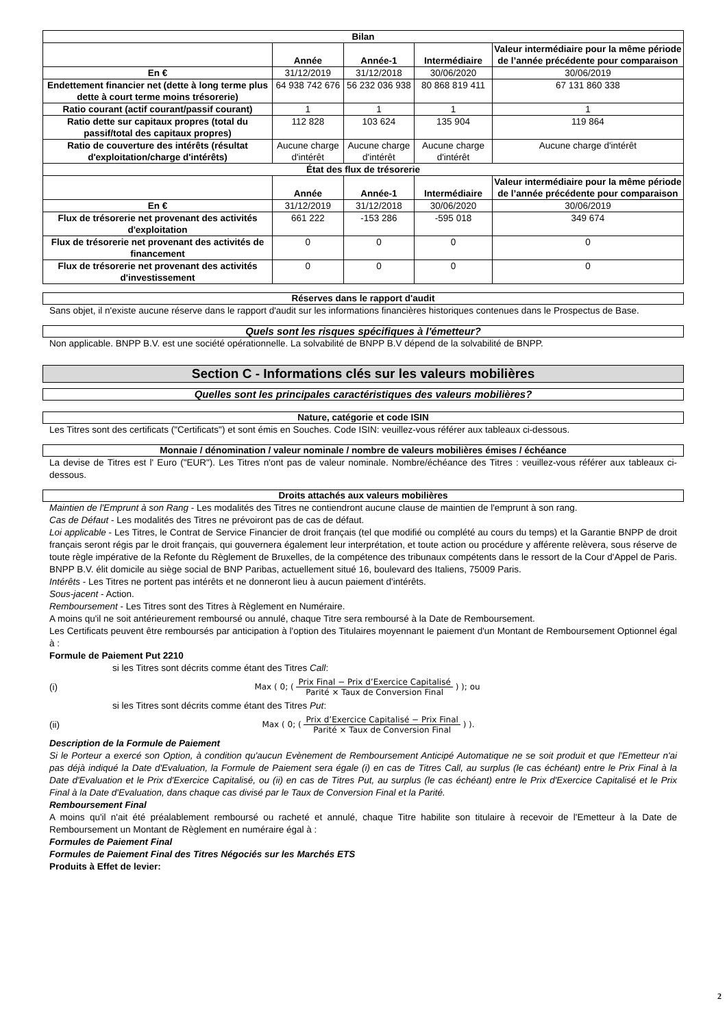| Bilan | | | | |
| --- | --- | --- | --- | --- |
| | Année | Année-1 | Intermédiaire | Valeur intermédiaire pour la même période de l’année précédente pour comparaison |
| En € | 31/12/2019 | 31/12/2018 | 30/06/2020 | 30/06/2019 |
| Endettement financier net (dette à long terme plus dette à court terme moins trésorerie) | 64 938 742 676 | 56 232 036 938 | 80 868 819 411 | 67 131 860 338 |
| Ratio courant (actif courant/passif courant) | 1 | 1 | 1 | 1 |
| Ratio dette sur capitaux propres (total du passif/total des capitaux propres) | 112 828 | 103 624 | 135 904 | 119 864 |
| Ratio de couverture des intérêts (résultat d'exploitation/charge d'intérêts) | Aucune charge d'intérêt | Aucune charge d'intérêt | Aucune charge d'intérêt | Aucune charge d'intérêt |
| État des flux de trésorerie | | | | |
| | Année | Année-1 | Intermédiaire | Valeur intermédiaire pour la même période de l’année précédente pour comparaison |
| En € | 31/12/2019 | 31/12/2018 | 30/06/2020 | 30/06/2019 |
| Flux de trésorerie net provenant des activités d'exploitation | 661 222 | -153 286 | -595 018 | 349 674 |
| Flux de trésorerie net provenant des activités de financement | 0 | 0 | 0 | 0 |
| Flux de trésorerie net provenant des activités d'investissement | 0 | 0 | 0 | 0 |
Réserves dans le rapport d'audit
Sans objet, il n'existe aucune réserve dans le rapport d'audit sur les informations financières historiques contenues dans le Prospectus de Base.
Quels sont les risques spécifiques à l'émetteur?
Non applicable. BNPP B.V. est une société opérationnelle. La solvabilité de BNPP B.V dépend de la solvabilité de BNPP.
Section C - Informations clés sur les valeurs mobilières
Quelles sont les principales caractéristiques des valeurs mobilières?
Nature, catégorie et code ISIN
Les Titres sont des certificats ("Certificats") et sont émis en Souches. Code ISIN: veuillez-vous référer aux tableaux ci-dessous.
Monnaie / dénomination / valeur nominale / nombre de valeurs mobilières émises / échéance
La devise de Titres est l' Euro ("EUR"). Les Titres n'ont pas de valeur nominale. Nombre/échéance des Titres : veuillez-vous référer aux tableaux ci-dessous.
Droits attachés aux valeurs mobilières
Maintien de l'Emprunt à son Rang - Les modalités des Titres ne contiendront aucune clause de maintien de l'emprunt à son rang.
Cas de Défaut - Les modalités des Titres ne prévoiront pas de cas de défaut.
Loi applicable - Les Titres, le Contrat de Service Financier de droit français (tel que modifié ou complété au cours du temps) et la Garantie BNPP de droit français seront régis par le droit français, qui gouvernera également leur interprétation, et toute action ou procédure y afférente relèvera, sous réserve de toute règle impérative de la Refonte du Règlement de Bruxelles, de la compétence des tribunaux compétents dans le ressort de la Cour d'Appel de Paris. BNPP B.V. élit domicile au siège social de BNP Paribas, actuellement situé 16, boulevard des Italiens, 75009 Paris.
Intérêts - Les Titres ne portent pas intérêts et ne donneront lieu à aucun paiement d'intérêts.
Sous-jacent - Action.
Remboursement - Les Titres sont des Titres à Règlement en Numéraire.
A moins qu'il ne soit antérieurement remboursé ou annulé, chaque Titre sera remboursé à la Date de Remboursement.
Les Certificats peuvent être remboursés par anticipation à l'option des Titulaires moyennant le paiement d'un Montant de Remboursement Optionnel égal à :
Formule de Paiement Put 2210
si les Titres sont décrits comme étant des Titres Call:
(i) Max ( 0; ( Prix Final − Prix d’Exercice Capitalisé Parité × Taux de Conversion Final ) ); ou
si les Titres sont décrits comme étant des Titres Put:
(ii) Max ( 0; ( Prix d’Exercice Capitalisé − Prix Final Parité × Taux de Conversion Final ) ).
Description de la Formule de Paiement
Si le Porteur a exercé son Option, à condition qu'aucun Evènement de Remboursement Anticipé Automatique ne se soit produit et que l'Emetteur n'ai pas déjà indiqué la Date d'Evaluation, la Formule de Paiement sera égale (i) en cas de Titres Call, au surplus (le cas échéant) entre le Prix Final à la Date d'Evaluation et le Prix d'Exercice Capitalisé, ou (ii) en cas de Titres Put, au surplus (le cas échéant) entre le Prix d'Exercice Capitalisé et le Prix Final à la Date d'Evaluation, dans chaque cas divisé par le Taux de Conversion Final et la Parité.
Remboursement Final
A moins qu'il n'ait été préalablement remboursé ou racheté et annulé, chaque Titre habilite son titulaire à recevoir de l'Emetteur à la Date de Remboursement un Montant de Règlement en numéraire égal à :
Formules de Paiement Final
Formules de Paiement Final des Titres Négociés sur les Marchés ETS
Produits à Effet de levier:
2